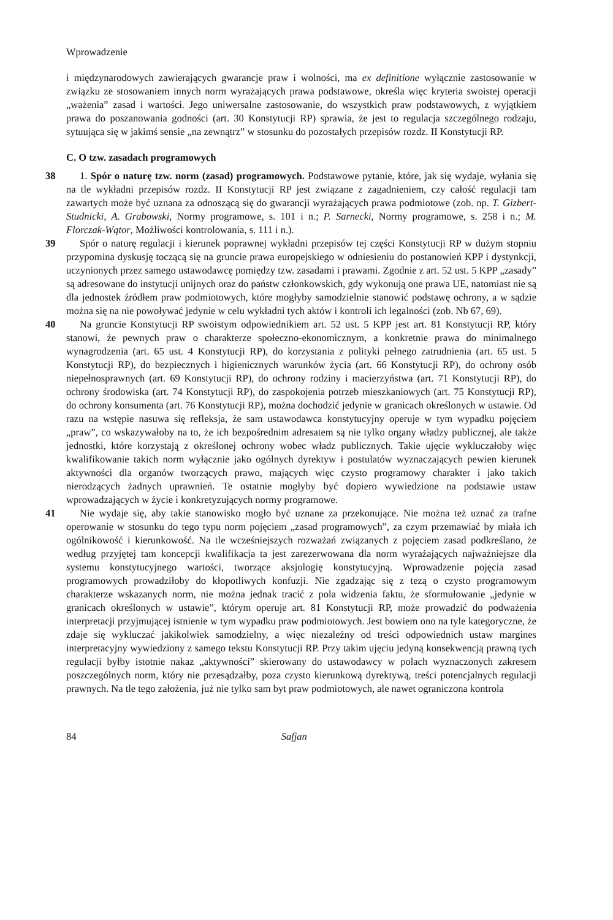Wprowadzenie
i międzynarodowych zawierających gwarancje praw i wolności, ma ex definitione wyłącznie zastosowanie w związku ze stosowaniem innych norm wyrażających prawa podstawowe, określa więc kryteria swoistej operacji „ważenia” zasad i wartości. Jego uniwersalne zastosowanie, do wszystkich praw podstawowych, z wyjątkiem prawa do poszanowania godności (art. 30 Konstytucji RP) sprawia, że jest to regulacja szczególnego rodzaju, sytuująca się w jakimś sensie „na zewnątrz” w stosunku do pozostałych przepisów rozdz. II Konstytucji RP.
C. O tzw. zasadach programowych
38 1. Spór o naturę tzw. norm (zasad) programowych. Podstawowe pytanie, które, jak się wydaje, wyłania się na tle wykładni przepisów rozdz. II Konstytucji RP jest związane z zagadnieniem, czy całość regulacji tam zawartych może być uznana za odnoszącą się do gwarancji wyrażających prawa podmiotowe (zob. np. T. Gizbert-Studnicki, A. Grabowski, Normy programowe, s. 101 i n.; P. Sarnecki, Normy programowe, s. 258 i n.; M. Florczak-Wątor, Możliwości kontrolowania, s. 111 i n.).
39 Spór o naturę regulacji i kierunek poprawnej wykładni przepisów tej części Konstytucji RP w dużym stopniu przypomina dyskusję toczącą się na gruncie prawa europejskiego w odniesieniu do postanowień KPP i dystynkcji, uczynionych przez samego ustawodawcę pomiędzy tzw. zasadami i prawami. Zgodnie z art. 52 ust. 5 KPP „zasady” są adresowane do instytucji unijnych oraz do państw członkowskich, gdy wykonują one prawa UE, natomiast nie są dla jednostek źródłem praw podmiotowych, które mogłyby samodzielnie stanowić podstawę ochrony, a w sądzie można się na nie powoływać jedynie w celu wykładni tych aktów i kontroli ich legalności (zob. Nb 67, 69).
40 Na gruncie Konstytucji RP swoistym odpowiednikiem art. 52 ust. 5 KPP jest art. 81 Konstytucji RP, który stanowi, że pewnych praw o charakterze społeczno-ekonomicznym, a konkretnie prawa do minimalnego wynagrodzenia (art. 65 ust. 4 Konstytucji RP), do korzystania z polityki pełnego zatrudnienia (art. 65 ust. 5 Konstytucji RP), do bezpiecznych i higienicznych warunków życia (art. 66 Konstytucji RP), do ochrony osób niepełnosprawnych (art. 69 Konstytucji RP), do ochrony rodziny i macierzyństwa (art. 71 Konstytucji RP), do ochrony środowiska (art. 74 Konstytucji RP), do zaspokojenia potrzeb mieszkaniowych (art. 75 Konstytucji RP), do ochrony konsumenta (art. 76 Konstytucji RP), można dochodzić jedynie w granicach określonych w ustawie. Od razu na wstępie nasuwa się refleksja, że sam ustawodawca konstytucyjny operuje w tym wypadku pojęciem „praw”, co wskazywałoby na to, że ich bezpośrednim adresatem są nie tylko organy władzy publicznej, ale także jednostki, które korzystają z określonej ochrony wobec władz publicznych. Takie ujęcie wykluczałoby więc kwalifikowanie takich norm wyłącznie jako ogólnych dyrektyw i postulatów wyznaczających pewien kierunek aktywności dla organów tworzących prawo, mających więc czysto programowy charakter i jako takich nierodzących żadnych uprawnień. Te ostatnie mogłyby być dopiero wywiedzione na podstawie ustaw wprowadzających w życie i konkretyzujących normy programowe.
41 Nie wydaje się, aby takie stanowisko mogło być uznane za przekonujące. Nie można też uznać za trafne operowanie w stosunku do tego typu norm pojęciem „zasad programowych”, za czym przemawiać by miała ich ogólnikowość i kierunkowość. Na tle wcześniejszych rozważań związanych z pojęciem zasad podkreślano, że według przyjętej tam koncepcji kwalifikacja ta jest zarezerwowana dla norm wyrażających najważniejsze dla systemu konstytucyjnego wartości, tworzące aksjologię konstytucyjną. Wprowadzenie pojęcia zasad programowych prowadziłoby do kłopotliwych konfuzji. Nie zgadzając się z tezą o czysto programowym charakterze wskazanych norm, nie można jednak tracić z pola widzenia faktu, że sformułowanie „jedynie w granicach określonych w ustawie”, którym operuje art. 81 Konstytucji RP, może prowadzić do podważenia interpretacji przyjmującej istnienie w tym wypadku praw podmiotowych. Jest bowiem ono na tyle kategoryczne, że zdaje się wykluczać jakikolwiek samodzielny, a więc niezależny od treści odpowiednich ustaw margines interpretacyjny wywiedziony z samego tekstu Konstytucji RP. Przy takim ujęciu jedyną konsekwencją prawną tych regulacji byłby istotnie nakaz „aktywności” skierowany do ustawodawcy w polach wyznaczonych zakresem poszczególnych norm, który nie przesądzałby, poza czysto kierunkową dyrektywą, treści potencjalnych regulacji prawnych. Na tle tego założenia, już nie tylko sam byt praw podmiotowych, ale nawet ograniczona kontrola
84 Safjan